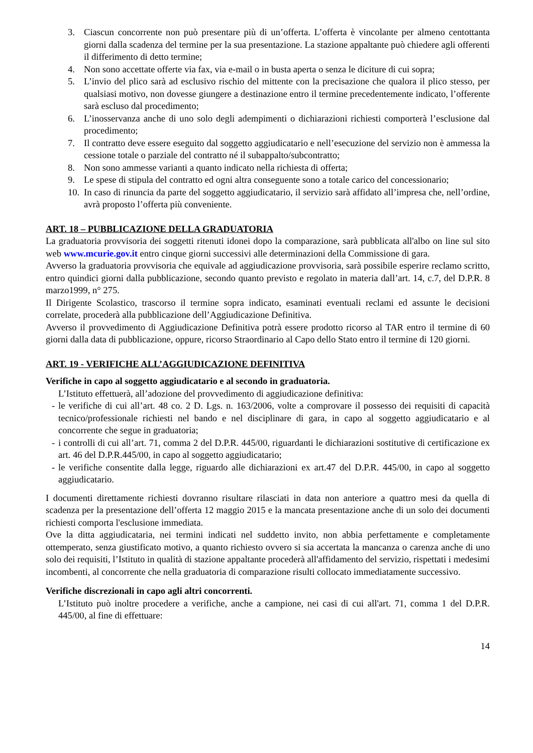3. Ciascun concorrente non può presentare più di un’offerta. L’offerta è vincolante per almeno centottanta giorni dalla scadenza del termine per la sua presentazione. La stazione appaltante può chiedere agli offerenti il differimento di detto termine;
4. Non sono accettate offerte via fax, via e-mail o in busta aperta o senza le diciture di cui sopra;
5. L’invio del plico sarà ad esclusivo rischio del mittente con la precisazione che qualora il plico stesso, per qualsiasi motivo, non dovesse giungere a destinazione entro il termine precedentemente indicato, l’offerente sarà escluso dal procedimento;
6. L’inosservanza anche di uno solo degli adempimenti o dichiarazioni richiesti comporterà l’esclusione dal procedimento;
7. Il contratto deve essere eseguito dal soggetto aggiudicatario e nell’esecuzione del servizio non è ammessa la cessione totale o parziale del contratto né il subappalto/subcontratto;
8. Non sono ammesse varianti a quanto indicato nella richiesta di offerta;
9. Le spese di stipula del contratto ed ogni altra conseguente sono a totale carico del concessionario;
10.
In caso di rinuncia da parte del soggetto aggiudicatario, il servizio sarà affidato all’impresa che, nell’ordine, avrà proposto l’offerta più conveniente.
ART. 18 – PUBBLICAZIONE DELLA GRADUATORIA
La graduatoria provvisoria dei soggetti ritenuti idonei dopo la comparazione, sarà pubblicata all'albo on line sul sito web www.mcurie.gov.it entro cinque giorni successivi alle determinazioni della Commissione di gara.
Avverso la graduatoria provvisoria che equivale ad aggiudicazione provvisoria, sarà possibile esperire reclamo scritto, entro quindici giorni dalla pubblicazione, secondo quanto previsto e regolato in materia dall’art. 14, c.7, del D.P.R. 8 marzo1999, n° 275.
Il Dirigente Scolastico, trascorso il termine sopra indicato, esaminati eventuali reclami ed assunte le decisioni correlate, procederà alla pubblicazione dell’Aggiudicazione Definitiva.
Avverso il provvedimento di Aggiudicazione Definitiva potrà essere prodotto ricorso al TAR entro il termine di 60 giorni dalla data di pubblicazione, oppure, ricorso Straordinario al Capo dello Stato entro il termine di 120 giorni.
ART. 19 - VERIFICHE ALL’AGGIUDICAZIONE DEFINITIVA
Verifiche in capo al soggetto aggiudicatario e al secondo in graduatoria.
L’Istituto effettuerà, all’adozione del provvedimento di aggiudicazione definitiva:
- le verifiche di cui all’art. 48 co. 2 D. Lgs. n. 163/2006, volte a comprovare il possesso dei requisiti di capacità tecnico/professionale richiesti nel bando e nel disciplinare di gara, in capo al soggetto aggiudicatario e al concorrente che segue in graduatoria;
- i controlli di cui all’art. 71, comma 2 del D.P.R. 445/00, riguardanti le dichiarazioni sostitutive di certificazione ex art. 46 del D.P.R.445/00, in capo al soggetto aggiudicatario;
- le verifiche consentite dalla legge, riguardo alle dichiarazioni ex art.47 del D.P.R. 445/00, in capo al soggetto aggiudicatario.
I documenti direttamente richiesti dovranno risultare rilasciati in data non anteriore a quattro mesi da quella di scadenza per la presentazione dell’offerta 12 maggio 2015 e la mancata presentazione anche di un solo dei documenti richiesti comporta l'esclusione immediata.
Ove la ditta aggiudicataria, nei termini indicati nel suddetto invito, non abbia perfettamente e completamente ottemperato, senza giustificato motivo, a quanto richiesto ovvero si sia accertata la mancanza o carenza anche di uno solo dei requisiti, l’Istituto in qualità di stazione appaltante procederà all'affidamento del servizio, rispettati i medesimi incombenti, al concorrente che nella graduatoria di comparazione risulti collocato immediatamente successivo.
Verifiche discrezionali in capo agli altri concorrenti.
L’Istituto può inoltre procedere a verifiche, anche a campione, nei casi di cui all'art. 71, comma 1 del D.P.R. 445/00, al fine di effettuare:
14